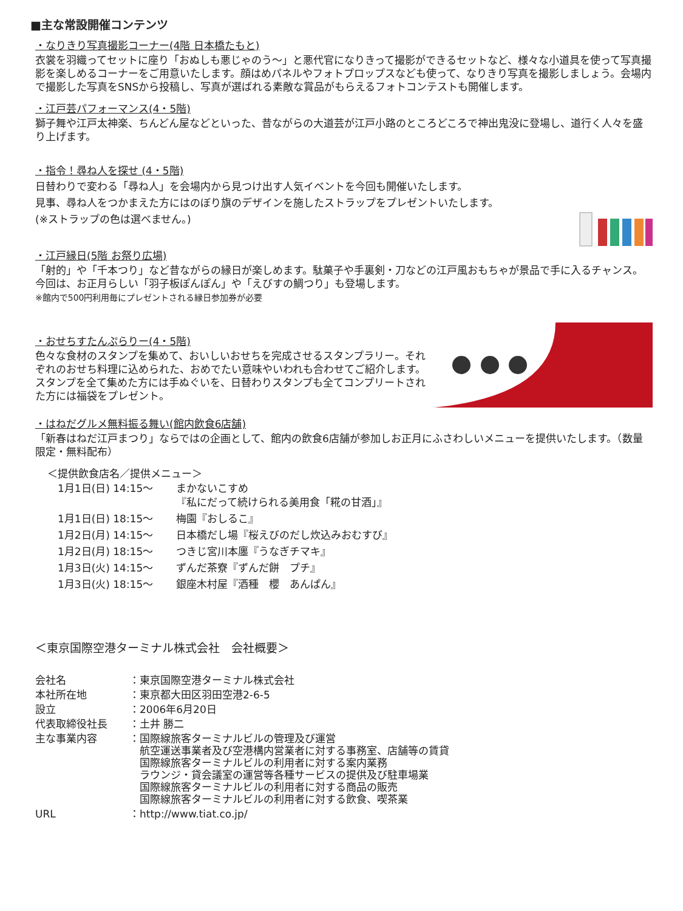■主な常設開催コンテンツ
・なりきり写真撮影コーナー(4階 日本橋たもと)
衣裳を羽織ってセットに座り「おぬしも悪じゃのう～」と悪代官になりきって撮影ができるセットなど、様々な小道具を使って写真撮影を楽しめるコーナーをご用意いたします。顔はめパネルやフォトプロップスなども使って、なりきり写真を撮影しましょう。会場内で撮影した写真をSNSから投稿し、写真が選ばれる素敵な賞品がもらえるフォトコンテストも開催します。
・江戸芸パフォーマンス(4・5階)
獅子舞や江戸太神楽、ちんどん屋などといった、昔ながらの大道芸が江戸小路のところどころで神出鬼没に登場し、道行く人々を盛り上げます。
・指令！尋ね人を探せ (4・5階)
日替わりで変わる「尋ね人」を会場内から見つけ出す人気イベントを今回も開催いたします。
見事、尋ね人をつかまえた方にはのぼり旗のデザインを施したストラップをプレゼントいたします。
(※ストラップの色は選べません。)
・江戸縁日(5階 お祭り広場)
「射的」や「千本つり」など昔ながらの縁日が楽しめます。駄菓子や手裏剣・刀などの江戸風おもちゃが景品で手に入るチャンス。今回は、お正月らしい「羽子板ぽんぽん」や「えびすの鯛つり」も登場します。
※館内で500円利用毎にプレゼントされる縁日参加券が必要
・おせちすたんぷらりー(4・5階)
色々な食材のスタンプを集めて、おいしいおせちを完成させるスタンプラリー。それぞれのおせち料理に込められた、おめでたい意味やいわれも合わせてご紹介します。スタンプを全て集めた方には手ぬぐいを、日替わりスタンプも全てコンプリートされた方には福袋をプレゼント。
・はねだグルメ無料振る舞い(館内飲食6店舗)
「新春はねだ江戸まつり」ならではの企画として、館内の飲食6店舗が参加しお正月にふさわしいメニューを提供いたします。（数量限定・無料配布）
＜提供飲食店名／提供メニュー＞
| 1月1日(日) 14:15～ | まかないこすめ 『私にだって続けられる美用食「糀の甘酒」』 |
| 1月1日(日) 18:15～ | 梅園『おしるこ』 |
| 1月2日(月) 14:15～ | 日本橋だし場『桜えびのだし炊込みおむすび』 |
| 1月2日(月) 18:15～ | つきじ宮川本廛『うなぎチマキ』 |
| 1月3日(火) 14:15～ | ずんだ茶寮『ずんだ餅 プチ』 |
| 1月3日(火) 18:15～ | 銀座木村屋『酒種 櫻 あんぱん』 |
＜東京国際空港ターミナル株式会社　会社概要＞
| 会社名 | ：東京国際空港ターミナル株式会社 |
| 本社所在地 | ：東京都大田区羽田空港2-6-5 |
| 設立 | ：2006年6月20日 |
| 代表取締役社長 | ：土井 勝二 |
| 主な事業内容 | ：国際線旅客ターミナルビルの管理及び運営 航空運送事業者及び空港構内営業者に対する事務室、店舗等の賃貸 国際線旅客ターミナルビルの利用者に対する案内業務 ラウンジ・貸会議室の運営等各種サービスの提供及び駐車場業 国際線旅客ターミナルビルの利用者に対する商品の販売 国際線旅客ターミナルビルの利用者に対する飲食、喫茶業 |
| URL | ：http://www.tiat.co.jp/ |